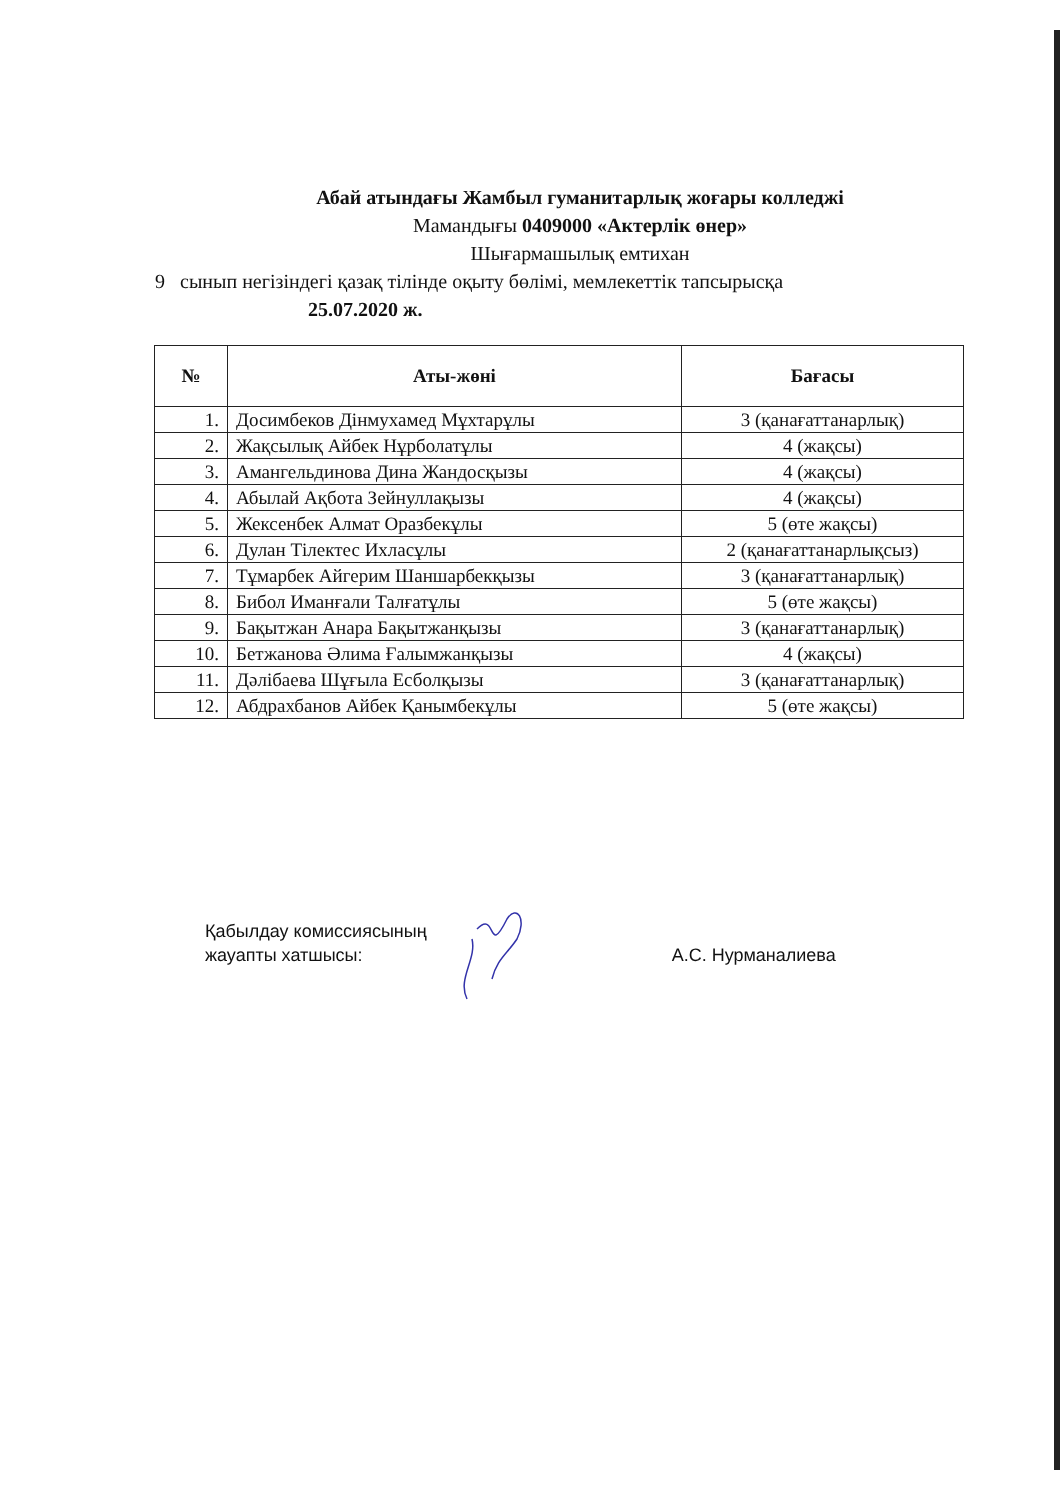Абай атындағы Жамбыл гуманитарлық жоғары колледжі
Мамандығы 0409000 «Актерлік өнер»
Шығармашылық емтихан
9 сынып негізіндегі қазақ тілінде оқыту бөлімі, мемлекеттік тапсырысқа
25.07.2020 ж.
| № | Аты-жөні | Бағасы |
| --- | --- | --- |
| 1. | Досимбеков Дінмухамед Мұхтарұлы | 3 (қанағаттанарлық) |
| 2. | Жақсылық Айбек Нұрболатұлы | 4 (жақсы) |
| 3. | Амангельдинова Дина Жандосқызы | 4 (жақсы) |
| 4. | Абылай Ақбота Зейнуллақызы | 4 (жақсы) |
| 5. | Жексенбек Алмат Оразбекұлы | 5 (өте жақсы) |
| 6. | Дулан Тілектес Ихласұлы | 2 (қанағаттанарлықсыз) |
| 7. | Тұмарбек Айгерим Шаншарбекқызы | 3 (қанағаттанарлық) |
| 8. | Бибол Иманғали Талғатұлы | 5 (өте жақсы) |
| 9. | Бақытжан Анара Бақытжанқызы | 3 (қанағаттанарлық) |
| 10. | Бетжанова Әлима Ғалымжанқызы | 4 (жақсы) |
| 11. | Дәлібаева Шұғыла Есболқызы | 3 (қанағаттанарлық) |
| 12. | Абдрахбанов Айбек Қанымбекұлы | 5 (өте жақсы) |
Қабылдау комиссиясының
жауапты хатшысы:
А.С. Нурманалиева